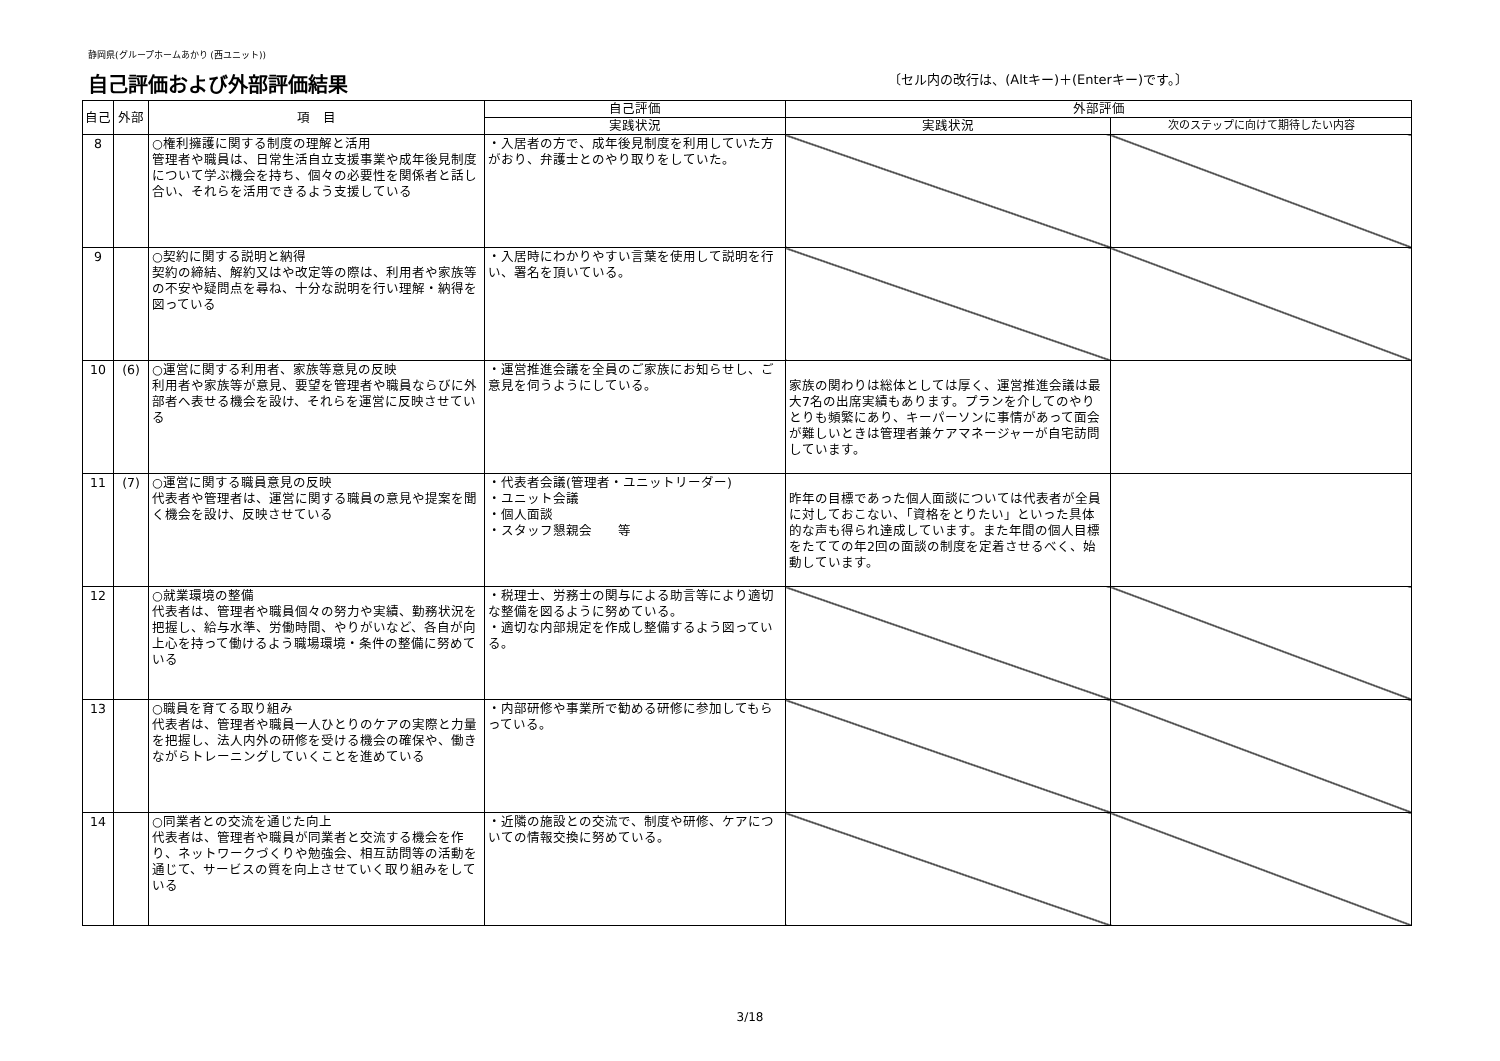静岡県(グループホームあかり (西ユニット))
自己評価および外部評価結果
〔セル内の改行は、(Altキー)＋(Enterキー)です。〕
| 自己 | 外部 | 項 目 | 自己評価 | 外部評価 | |
| --- | --- | --- | --- | --- | --- |
| | | | 実践状況 | 実践状況 | 次のステップに向けて期待したい内容 |
| 8 | | ○権利擁護に関する制度の理解と活用 管理者や職員は、日常生活自立支援事業や成年後見制度について学ぶ機会を持ち、個々の必要性を関係者と話し合い、それらを活用できるよう支援している | ・入居者の方で、成年後見制度を利用していた方がおり、弁護士とのやり取りをしていた。 | | |
| 9 | | ○契約に関する説明と納得 契約の締結、解約又はや改定等の際は、利用者や家族等の不安や疑問点を尋ね、十分な説明を行い理解・納得を図っている | ・入居時にわかりやすい言葉を使用して説明を行い、署名を頂いている。 | | |
| 10 | (6) | ○運営に関する利用者、家族等意見の反映 利用者や家族等が意見、要望を管理者や職員ならびに外部者へ表せる機会を設け、それらを運営に反映させている | ・運営推進会議を全員のご家族にお知らせし、ご意見を伺うようにしている。 | 家族の関わりは総体としては厚く、運営推進会議は最大7名の出席実績もあります。プランを介してのやりとりも頻繁にあり、キーパーソンに事情があって面会が難しいときは管理者兼ケアマネージャーが自宅訪問しています。 | |
| 11 | (7) | ○運営に関する職員意見の反映 代表者や管理者は、運営に関する職員の意見や提案を聞く機会を設け、反映させている | ・代表者会議(管理者・ユニットリーダー) ・ユニット会議 ・個人面談 ・スタッフ懇親会 等 | 昨年の目標であった個人面談については代表者が全員に対しておこない、「資格をとりたい」といった具体的な声も得られ達成しています。また年間の個人目標をたてての年2回の面談の制度を定着させるべく、始動しています。 | |
| 12 | | ○就業環境の整備 代表者は、管理者や職員個々の努力や実績、勤務状況を把握し、給与水準、労働時間、やりがいなど、各自が向上心を持って働けるよう職場環境・条件の整備に努めている | ・税理士、労務士の関与による助言等により適切な整備を図るように努めている。 ・適切な内部規定を作成し整備するよう図っている。 | | |
| 13 | | ○職員を育てる取り組み 代表者は、管理者や職員一人ひとりのケアの実際と力量を把握し、法人内外の研修を受ける機会の確保や、働きながらトレーニングしていくことを進めている | ・内部研修や事業所で勧める研修に参加してもらっている。 | | |
| 14 | | ○同業者との交流を通じた向上 代表者は、管理者や職員が同業者と交流する機会を作り、ネットワークづくりや勉強会、相互訪問等の活動を通じて、サービスの質を向上させていく取り組みをしている | ・近隣の施設との交流で、制度や研修、ケアについての情報交換に努めている。 | | |
3/18